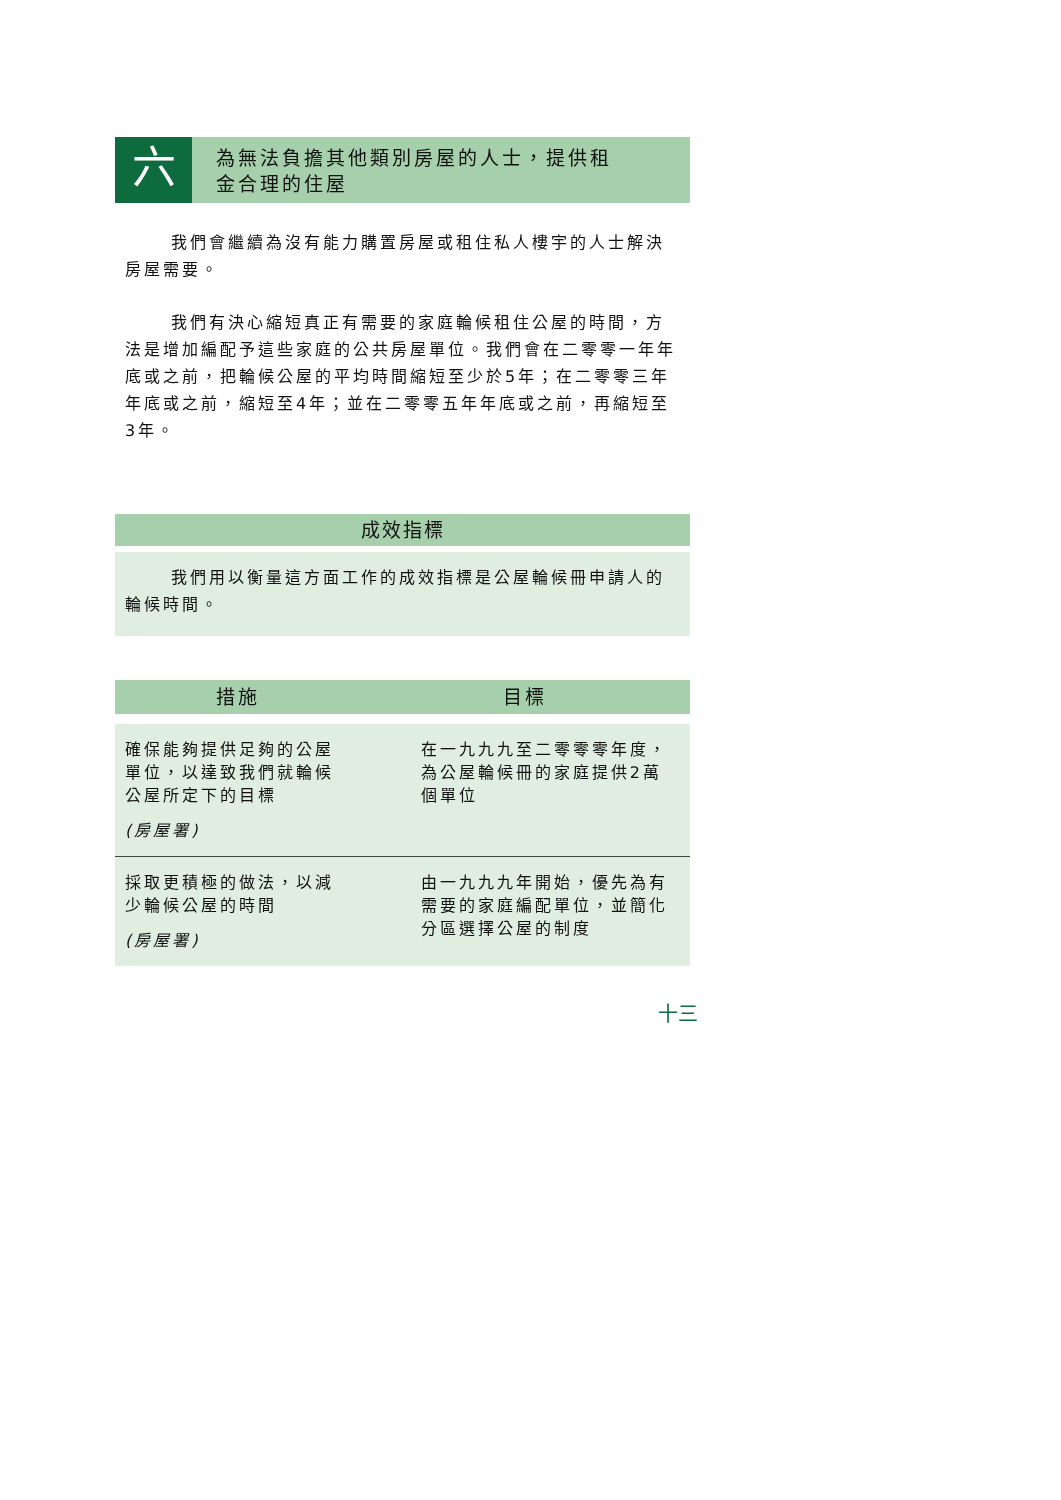六
為無法負擔其他類別房屋的人士，提供租
金合理的住屋
我們會繼續為沒有能力購置房屋或租住私人樓宇的人士解決房屋需要。
我們有決心縮短真正有需要的家庭輪候租住公屋的時間，方法是增加編配予這些家庭的公共房屋單位。我們會在二零零一年年底或之前，把輪候公屋的平均時間縮短至少於5年；在二零零三年年底或之前，縮短至4年；並在二零零五年年底或之前，再縮短至3年。
成效指標
我們用以衡量這方面工作的成效指標是公屋輪候冊申請人的輪候時間。
| 措施 | 目標 |
| --- | --- |
| 確保能夠提供足夠的公屋單位，以達致我們就輪候公屋所定下的目標 (房屋署) | 在一九九九至二零零零年度，為公屋輪候冊的家庭提供2萬個單位 |
| 採取更積極的做法，以減少輪候公屋的時間 (房屋署) | 由一九九九年開始，優先為有需要的家庭編配單位，並簡化分區選擇公屋的制度 |
十三